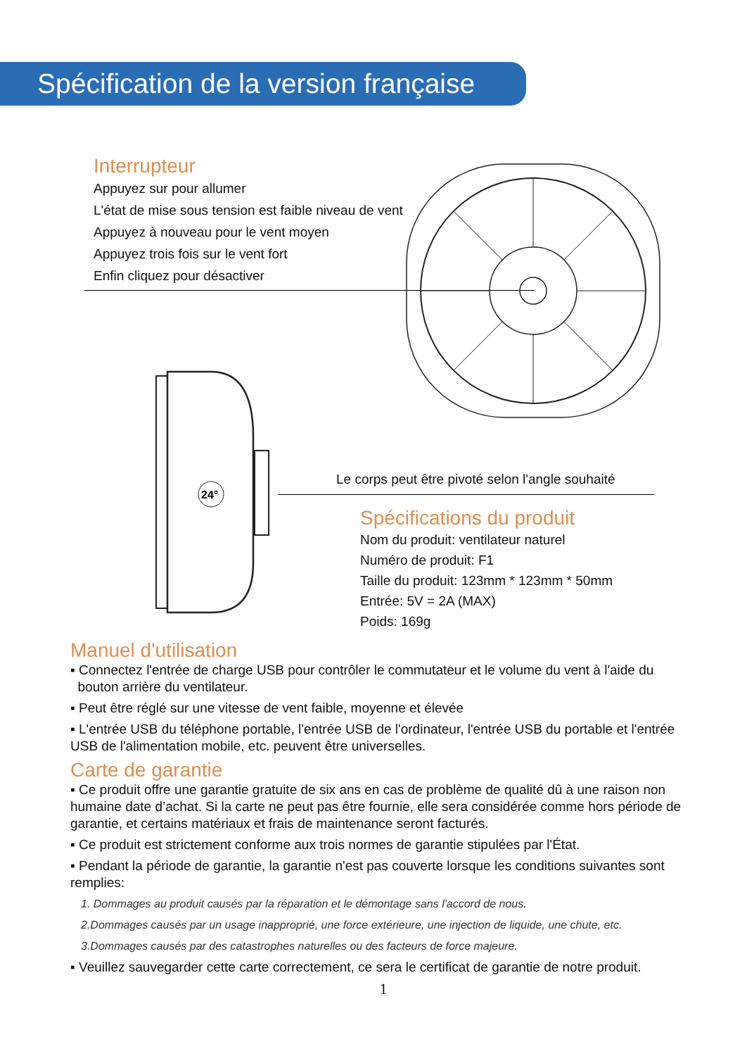Spécification de la version française
Interrupteur
Appuyez sur pour allumer
L'état de mise sous tension est faible niveau de vent
Appuyez à nouveau pour le vent moyen
Appuyez trois fois sur le vent fort
Enfin cliquez pour désactiver
24°
Le corps peut être pivoté selon l'angle souhaité
Spécifications du produit
Nom du produit: ventilateur naturel
Numéro de produit: F1
Taille du produit: 123mm * 123mm * 50mm
Entrée: 5V = 2A (MAX)
Poids: 169g
Manuel d'utilisation
▪ Connectez l'entrée de charge USB pour contrôler le commutateur et le volume du vent à l'aide du
bouton arrière du ventilateur.
▪ Peut être réglé sur une vitesse de vent faible, moyenne et élevée
▪ L'entrée USB du téléphone portable, l'entrée USB de l'ordinateur, l'entrée USB du portable et l'entrée USB de l'alimentation mobile, etc. peuvent être universelles.
Carte de garantie
▪ Ce produit offre une garantie gratuite de six ans en cas de problème de qualité dû à une raison non humaine date d’achat. Si la carte ne peut pas être fournie, elle sera considérée comme hors période de garantie, et certains matériaux et frais de maintenance seront facturés.
▪ Ce produit est strictement conforme aux trois normes de garantie stipulées par l'État.
▪ Pendant la période de garantie, la garantie n'est pas couverte lorsque les conditions suivantes sont remplies:
1. Dommages au produit causés par la réparation et le démontage sans l'accord de nous.
2.Dommages causés par un usage inapproprié, une force extérieure, une injection de liquide, une chute, etc.
3.Dommages causés par des catastrophes naturelles ou des facteurs de force majeure.
▪ Veuillez sauvegarder cette carte correctement, ce sera le certificat de garantie de notre produit.
1